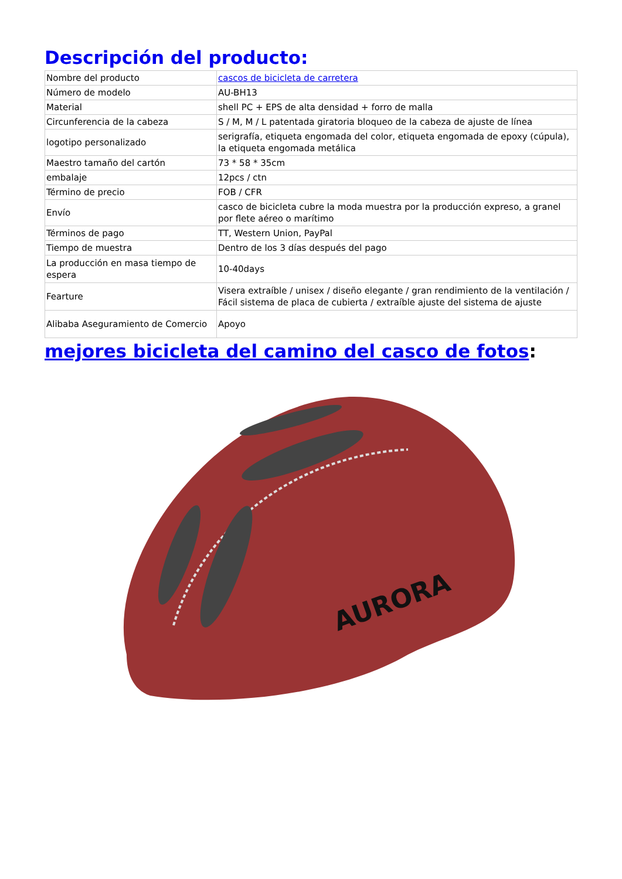Descripción del producto:
| Nombre del producto | cascos de bicicleta de carretera |
| Número de modelo | AU-BH13 |
| Material | shell PC + EPS de alta densidad + forro de malla |
| Circunferencia de la cabeza | S / M, M / L patentada giratoria bloqueo de la cabeza de ajuste de línea |
| logotipo personalizado | serigrafía, etiqueta engomada del color, etiqueta engomada de epoxy (cúpula), la etiqueta engomada metálica |
| Maestro tamaño del cartón | 73 * 58 * 35cm |
| embalaje | 12pcs / ctn |
| Término de precio | FOB / CFR |
| Envío | casco de bicicleta cubre la moda muestra por la producción expreso, a granel por flete aéreo o marítimo |
| Términos de pago | TT, Western Union, PayPal |
| Tiempo de muestra | Dentro de los 3 días después del pago |
| La producción en masa tiempo de espera | 10-40days |
| Fearture | Visera extraíble / unisex / diseño elegante / gran rendimiento de la ventilación / Fácil sistema de placa de cubierta / extraíble ajuste del sistema de ajuste |
| Alibaba Aseguramiento de Comercio | Apoyo |
mejores bicicleta del camino del casco de fotos:
AURORA